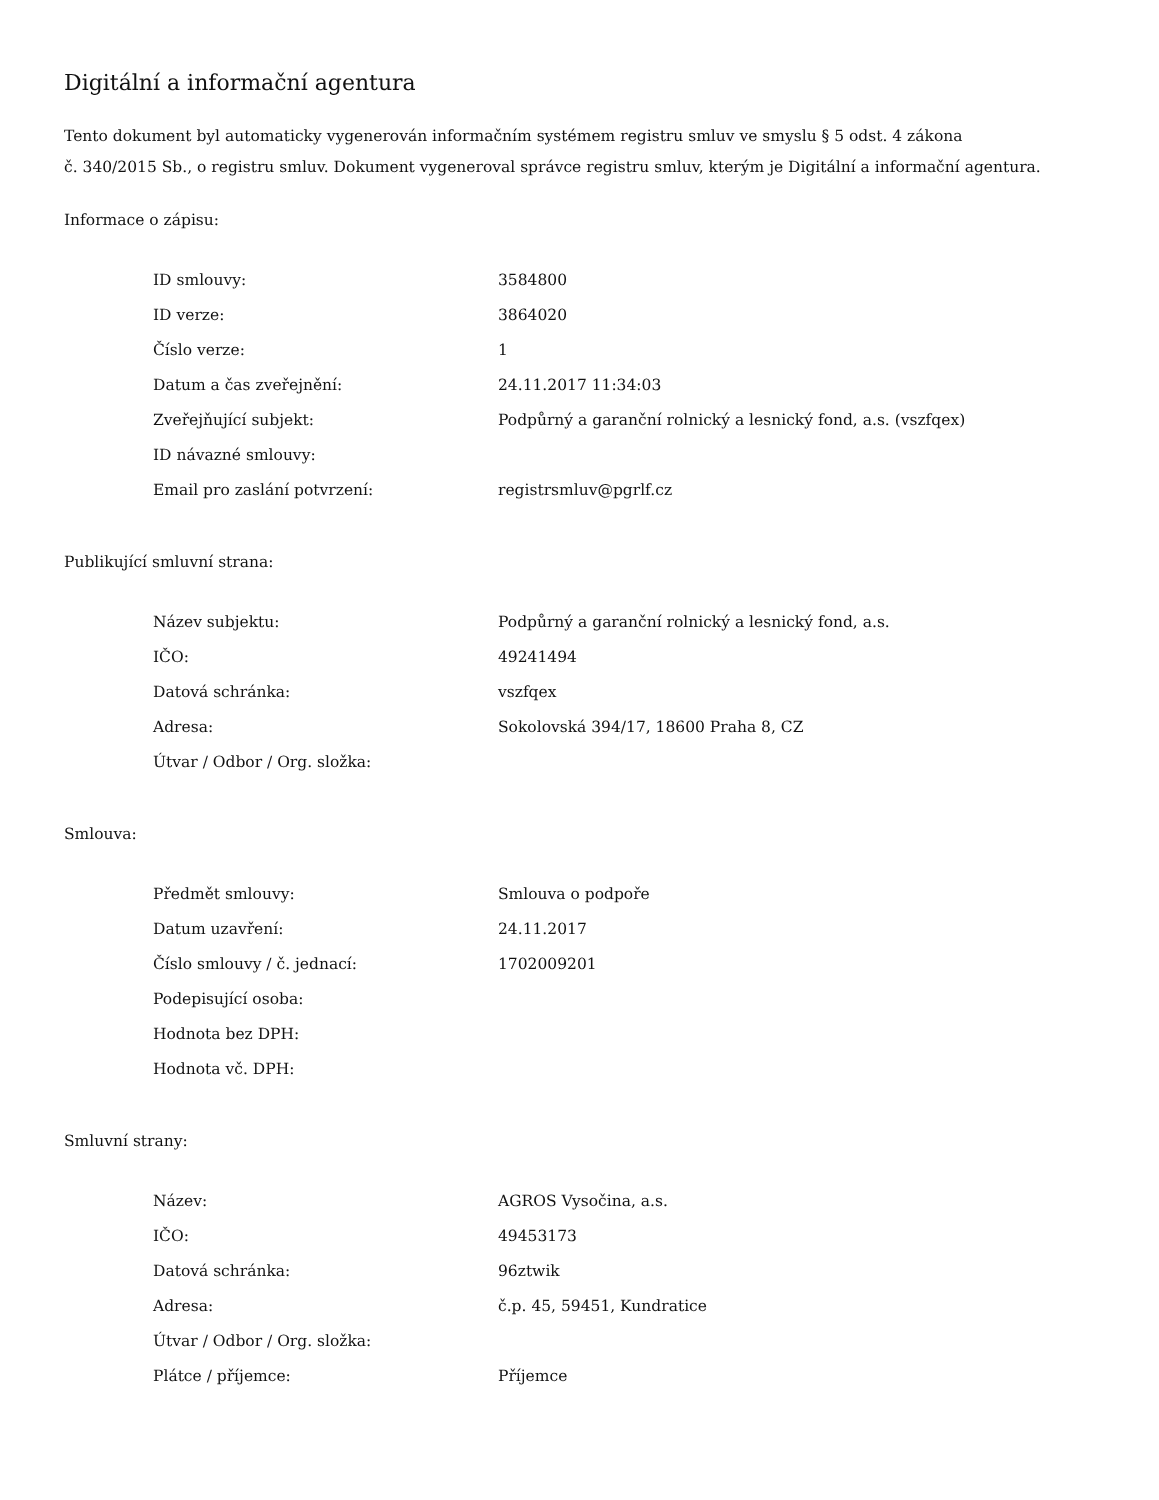Digitální a informační agentura
Tento dokument byl automaticky vygenerován informačním systémem registru smluv ve smyslu § 5 odst. 4 zákona
č. 340/2015 Sb., o registru smluv. Dokument vygeneroval správce registru smluv, kterým je Digitální a informační agentura.
Informace o zápisu:
| ID smlouvy: | 3584800 |
| ID verze: | 3864020 |
| Číslo verze: | 1 |
| Datum a čas zveřejnění: | 24.11.2017 11:34:03 |
| Zveřejňující subjekt: | Podpůrný a garanční rolnický a lesnický fond, a.s. (vszfqex) |
| ID návazné smlouvy: | |
| Email pro zaslání potvrzení: | registrsmluv@pgrlf.cz |
Publikující smluvní strana:
| Název subjektu: | Podpůrný a garanční rolnický a lesnický fond, a.s. |
| IČO: | 49241494 |
| Datová schránka: | vszfqex |
| Adresa: | Sokolovská 394/17, 18600 Praha 8, CZ |
| Útvar / Odbor / Org. složka: | |
Smlouva:
| Předmět smlouvy: | Smlouva o podpoře |
| Datum uzavření: | 24.11.2017 |
| Číslo smlouvy / č. jednací: | 1702009201 |
| Podepisující osoba: | |
| Hodnota bez DPH: | |
| Hodnota vč. DPH: | |
Smluvní strany:
| Název: | AGROS Vysočina, a.s. |
| IČO: | 49453173 |
| Datová schránka: | 96ztwik |
| Adresa: | č.p. 45, 59451, Kundratice |
| Útvar / Odbor / Org. složka: | |
| Plátce / příjemce: | Příjemce |